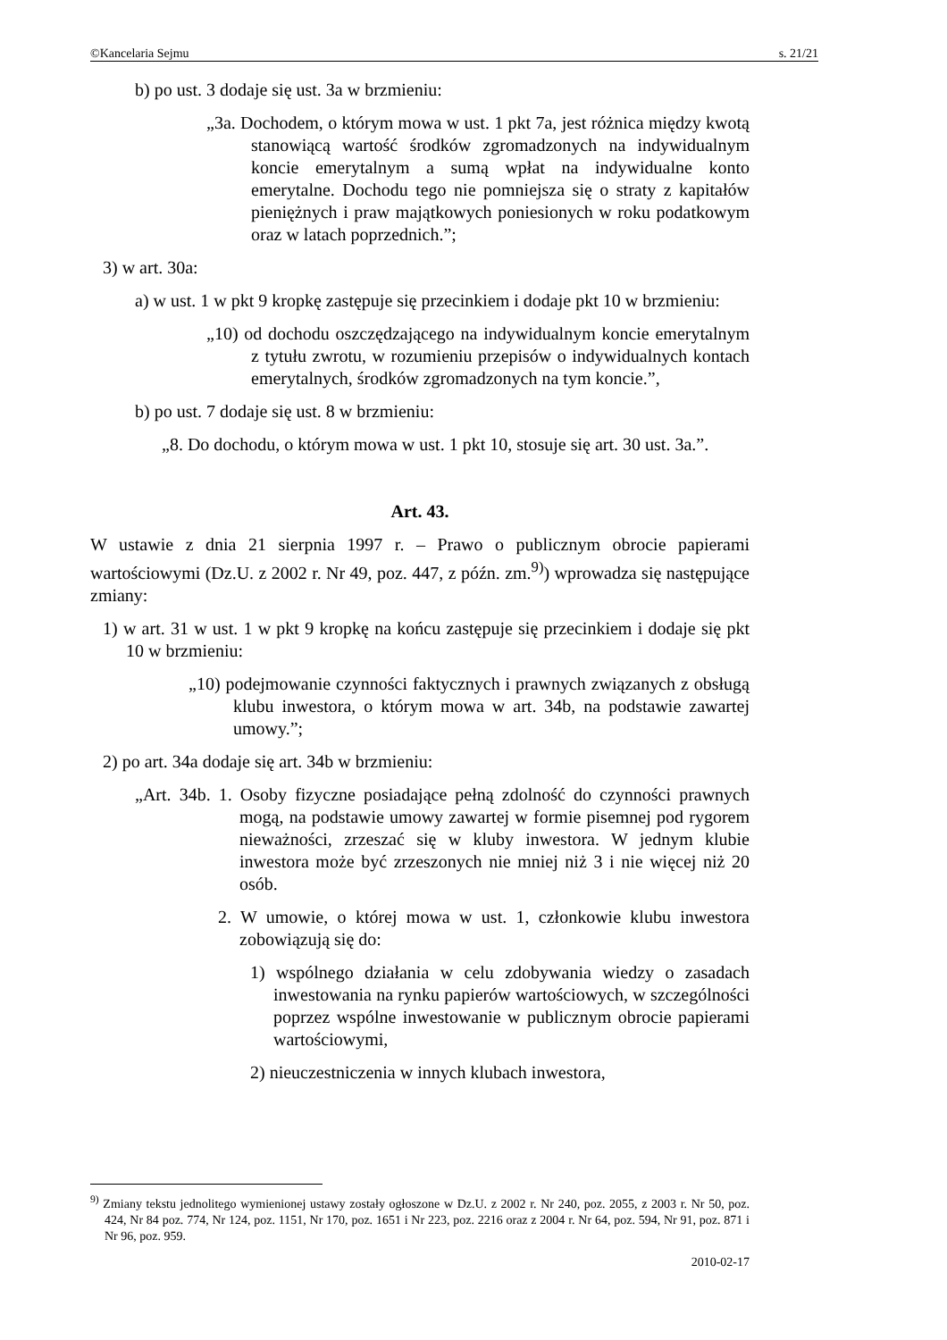©Kancelaria Sejmu s. 21/21
b) po ust. 3 dodaje się ust. 3a w brzmieniu:
„3a. Dochodem, o którym mowa w ust. 1 pkt 7a, jest różnica między kwotą stanowiącą wartość środków zgromadzonych na indywidualnym koncie emerytalnym a sumą wpłat na indywidualne konto emerytalne. Dochodu tego nie pomniejsza się o straty z kapitałów pieniężnych i praw majątkowych poniesionych w roku podatkowym oraz w latach poprzednich.”;
3) w art. 30a:
a) w ust. 1 w pkt 9 kropkę zastępuje się przecinkiem i dodaje pkt 10 w brzmieniu:
„10) od dochodu oszczędzającego na indywidualnym koncie emerytalnym z tytułu zwrotu, w rozumieniu przepisów o indywidualnych kontach emerytalnych, środków zgromadzonych na tym koncie.”,
b) po ust. 7 dodaje się ust. 8 w brzmieniu:
„8. Do dochodu, o którym mowa w ust. 1 pkt 10, stosuje się art. 30 ust. 3a.”.
Art. 43.
W ustawie z dnia 21 sierpnia 1997 r. – Prawo o publicznym obrocie papierami wartościowymi (Dz.U. z 2002 r. Nr 49, poz. 447, z późn. zm.<sup>9)</sup>) wprowadza się następujące zmiany:
1) w art. 31 w ust. 1 w pkt 9 kropkę na końcu zastępuje się przecinkiem i dodaje się pkt 10 w brzmieniu:
„10) podejmowanie czynności faktycznych i prawnych związanych z obsługą klubu inwestora, o którym mowa w art. 34b, na podstawie zawartej umowy.”;
2) po art. 34a dodaje się art. 34b w brzmieniu:
„Art. 34b. 1. Osoby fizyczne posiadające pełną zdolność do czynności prawnych mogą, na podstawie umowy zawartej w formie pisemnej pod rygorem nieważności, zrzeszać się w kluby inwestora. W jednym klubie inwestora może być zrzeszonych nie mniej niż 3 i nie więcej niż 20 osób.
2. W umowie, o której mowa w ust. 1, członkowie klubu inwestora zobowiązują się do:
1) wspólnego działania w celu zdobywania wiedzy o zasadach inwestowania na rynku papierów wartościowych, w szczególności poprzez wspólne inwestowanie w publicznym obrocie papierami wartościowymi,
2) nieuczestniczenia w innych klubach inwestora,
<sup>9)</sup> Zmiany tekstu jednolitego wymienionej ustawy zostały ogłoszone w Dz.U. z 2002 r. Nr 240, poz. 2055, z 2003 r. Nr 50, poz. 424, Nr 84 poz. 774, Nr 124, poz. 1151, Nr 170, poz. 1651 i Nr 223, poz. 2216 oraz z 2004 r. Nr 64, poz. 594, Nr 91, poz. 871 i Nr 96, poz. 959.
2010-02-17